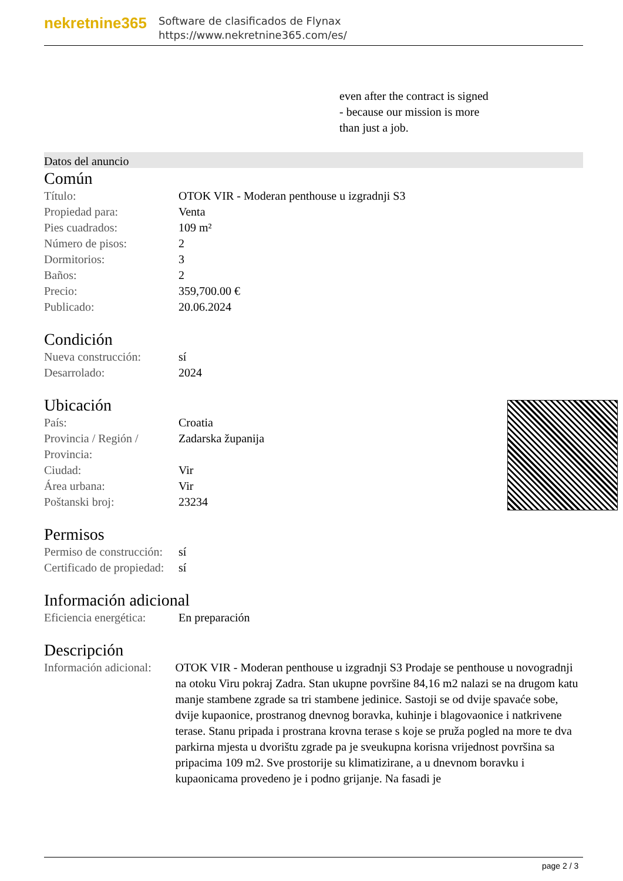nekretnine365
Software de clasificados de Flynax
https://www.nekretnine365.com/es/
even after the contract is signed
- because our mission is more
than just a job.
Datos del anuncio
Común
| Título: | OTOK VIR - Moderan penthouse u izgradnji S3 |
| Propiedad para: | Venta |
| Pies cuadrados: | 109 m² |
| Número de pisos: | 2 |
| Dormitorios: | 3 |
| Baños: | 2 |
| Precio: | 359,700.00 € |
| Publicado: | 20.06.2024 |
Condición
| Nueva construcción: | sí |
| Desarrolado: | 2024 |
Ubicación
| País: | Croatia |
| Provincia / Región / Provincia: | Zadarska županija |
| Ciudad: | Vir |
| Área urbana: | Vir |
| Poštanski broj: | 23234 |
Permisos
| Permiso de construcción: | sí |
| Certificado de propiedad: | sí |
Información adicional
| Eficiencia energética: | En preparación |
Descripción
| Información adicional: | OTOK VIR - Moderan penthouse u izgradnji S3 Prodaje se penthouse u novogradnji na otoku Viru pokraj Zadra. Stan ukupne površine 84,16 m2 nalazi se na drugom katu manje stambene zgrade sa tri stambene jedinice. Sastoji se od dvije spavaće sobe, dvije kupaonice, prostranog dnevnog boravka, kuhinje i blagovaonice i natkrivene terase. Stanu pripada i prostrana krovna terase s koje se pruža pogled na more te dva parkirna mjesta u dvorištu zgrade pa je sveukupna korisna vrijednost površina sa pripacima 109 m2. Sve prostorije su klimatizirane, a u dnevnom boravku i kupaonicama provedeno je i podno grijanje. Na fasadi je |
page 2 / 3